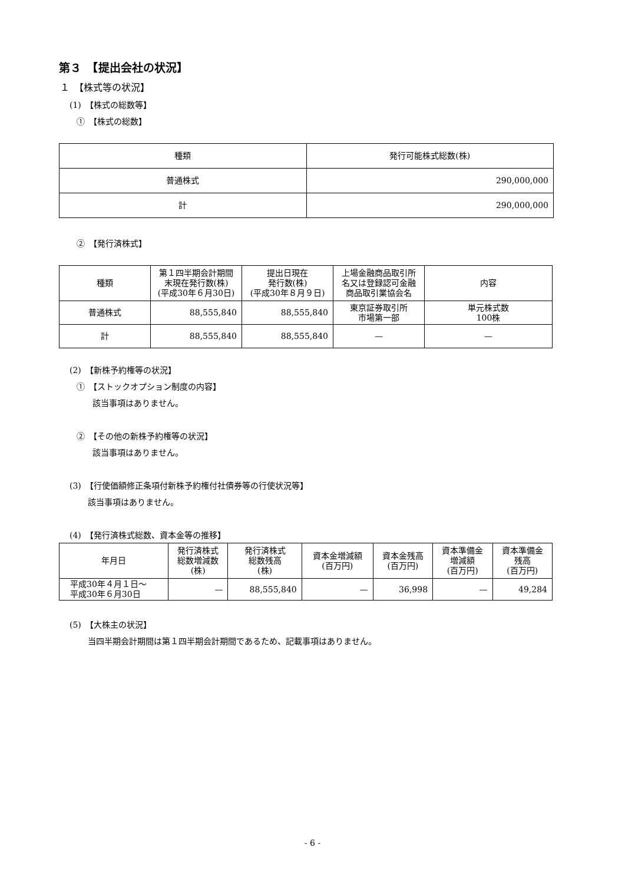第３　【提出会社の状況】
１　【株式等の状況】
(1)　【株式の総数等】
①　【株式の総数】
| 種類 | 発行可能株式総数(株) |
| --- | --- |
| 普通株式 | 290,000,000 |
| 計 | 290,000,000 |
②　【発行済株式】
| 種類 | 第１四半期会計期間 末現在発行数(株) (平成30年６月30日) | 提出日現在 発行数(株) (平成30年８月９日) | 上場金融商品取引所 名又は登録認可金融 商品取引業協会名 | 内容 |
| --- | --- | --- | --- | --- |
| 普通株式 | 88,555,840 | 88,555,840 | 東京証券取引所 市場第一部 | 単元株式数 100株 |
| 計 | 88,555,840 | 88,555,840 | — | — |
(2)　【新株予約権等の状況】
①　【ストックオプション制度の内容】
該当事項はありません。
②　【その他の新株予約権等の状況】
該当事項はありません。
(3)　【行使価額修正条項付新株予約権付社債券等の行使状況等】
該当事項はありません。
(4)　【発行済株式総数、資本金等の推移】
| 年月日 | 発行済株式 総数増減数 (株) | 発行済株式 総数残高 (株) | 資本金増減額 (百万円) | 資本金残高 (百万円) | 資本準備金 増減額 (百万円) | 資本準備金 残高 (百万円) |
| --- | --- | --- | --- | --- | --- | --- |
| 平成30年４月１日～ 平成30年６月30日 | — | 88,555,840 | — | 36,998 | — | 49,284 |
(5)　【大株主の状況】
当四半期会計期間は第１四半期会計期間であるため、記載事項はありません。
- 6 -